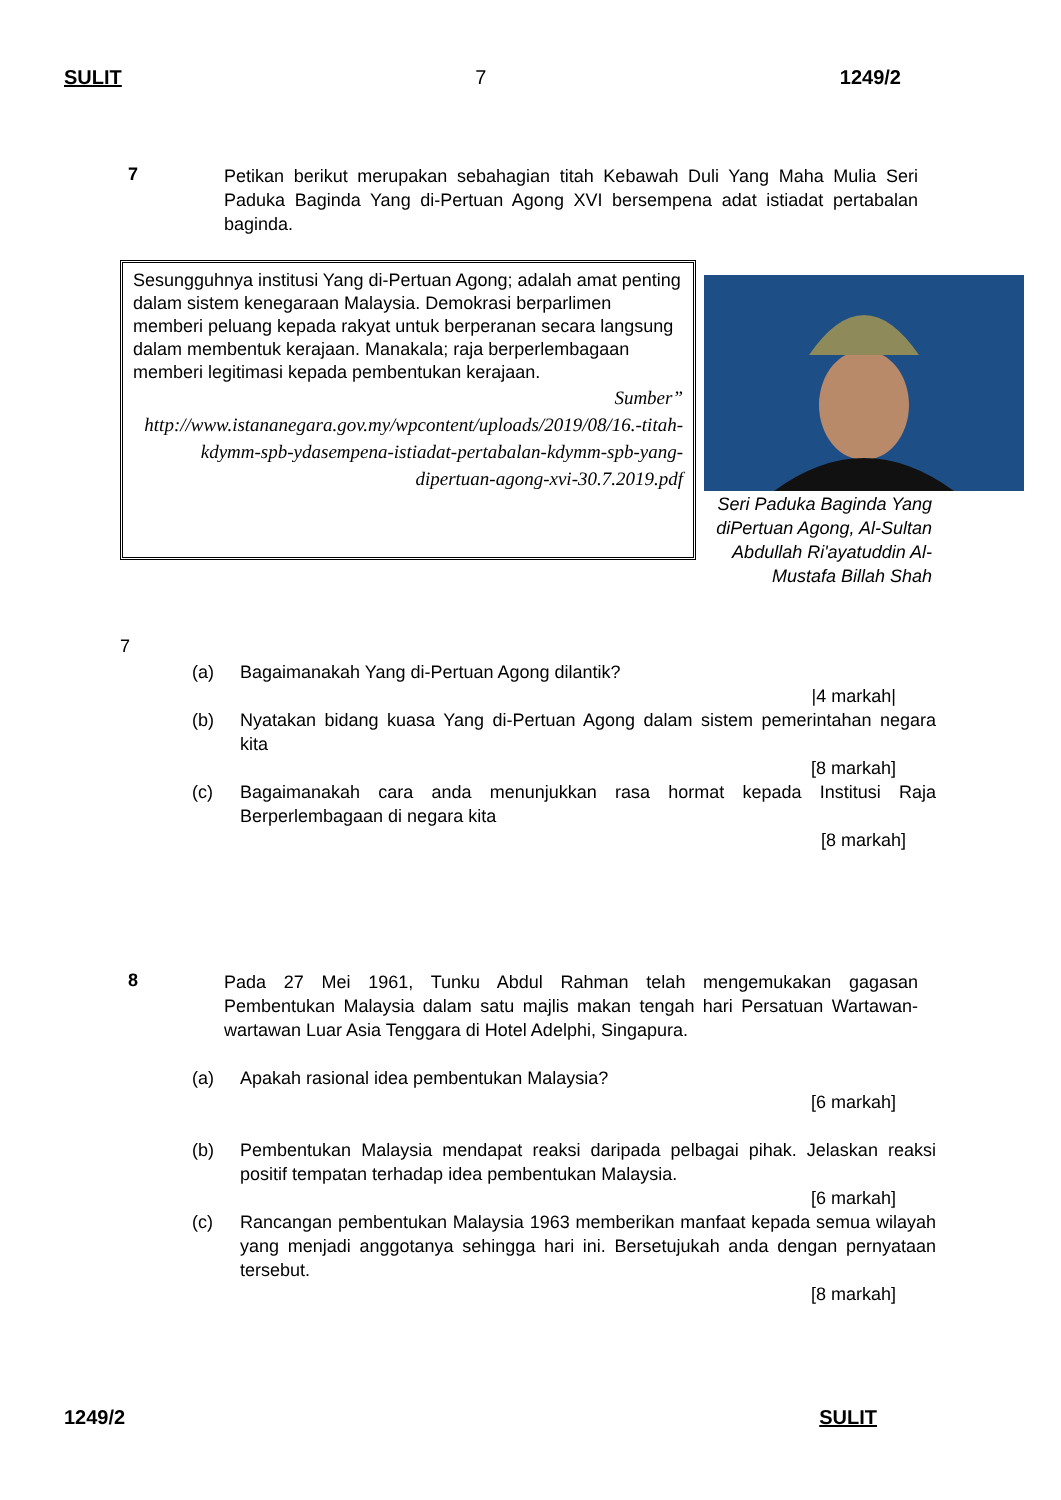SULIT 7 1249/2
7
Petikan berikut merupakan sebahagian titah Kebawah Duli Yang Maha Mulia Seri Paduka Baginda Yang di-Pertuan Agong XVI bersempena adat istiadat pertabalan baginda.
Sesungguhnya institusi Yang di-Pertuan Agong; adalah amat penting dalam sistem kenegaraan Malaysia. Demokrasi berparlimen memberi peluang kepada rakyat untuk berperanan secara langsung dalam membentuk kerajaan. Manakala; raja berperlembagaan memberi legitimasi kepada pembentukan kerajaan.
Sumber”
http://www.istananegara.gov.my/wpcontent/uploads/2019/08/16.-titah-kdymm-spb-ydasempena-istiadat-pertabalan-kdymm-spb-yang-dipertuan-agong-xvi-30.7.2019.pdf
Seri Paduka Baginda Yang diPertuan Agong, Al-Sultan Abdullah Ri'ayatuddin Al-Mustafa Billah Shah
7
(a) Bagaimanakah Yang di-Pertuan Agong dilantik?
|4 markah|
(b) Nyatakan bidang kuasa Yang di-Pertuan Agong dalam sistem pemerintahan negara kita
[8 markah]
(c) Bagaimanakah cara anda menunjukkan rasa hormat kepada Institusi Raja Berperlembagaan di negara kita
[8 markah]
8
Pada 27 Mei 1961, Tunku Abdul Rahman telah mengemukakan gagasan Pembentukan Malaysia dalam satu majlis makan tengah hari Persatuan Wartawan-wartawan Luar Asia Tenggara di Hotel Adelphi, Singapura.
(a) Apakah rasional idea pembentukan Malaysia?
[6 markah]
(b) Pembentukan Malaysia mendapat reaksi daripada pelbagai pihak. Jelaskan reaksi positif tempatan terhadap idea pembentukan Malaysia.
[6 markah]
(c) Rancangan pembentukan Malaysia 1963 memberikan manfaat kepada semua wilayah yang menjadi anggotanya sehingga hari ini. Bersetujukah anda dengan pernyataan tersebut.
[8 markah]
1249/2 SULIT